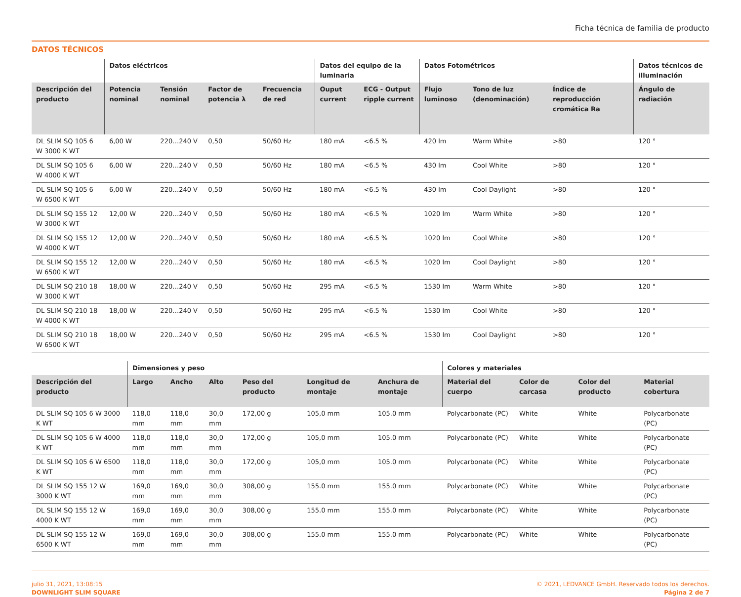Ficha técnica de familia de producto
DATOS TÉCNICOS
| | Datos eléctricos | | | | Datos del equipo de la luminaria | | Datos Fotométricos | | | Datos técnicos de illuminación |
| --- | --- | --- | --- | --- | --- | --- | --- | --- | --- | --- |
| Descripción del producto | Potencia nominal | Tensión nominal | Factor de potencia λ | Frecuencia de red | Ouput current | ECG - Output ripple current | Flujo luminoso | Tono de luz (denominación) | Índice de reproducción cromática Ra | Ángulo de radiación |
| DL SLIM SQ 105 6 W 3000 K WT | 6,00 W | 220…240 V | 0,50 | 50/60 Hz | 180 mA | <6.5 % | 420 lm | Warm White | >80 | 120 ° |
| DL SLIM SQ 105 6 W 4000 K WT | 6,00 W | 220…240 V | 0,50 | 50/60 Hz | 180 mA | <6.5 % | 430 lm | Cool White | >80 | 120 ° |
| DL SLIM SQ 105 6 W 6500 K WT | 6,00 W | 220…240 V | 0,50 | 50/60 Hz | 180 mA | <6.5 % | 430 lm | Cool Daylight | >80 | 120 ° |
| DL SLIM SQ 155 12 W 3000 K WT | 12,00 W | 220…240 V | 0,50 | 50/60 Hz | 180 mA | <6.5 % | 1020 lm | Warm White | >80 | 120 ° |
| DL SLIM SQ 155 12 W 4000 K WT | 12,00 W | 220…240 V | 0,50 | 50/60 Hz | 180 mA | <6.5 % | 1020 lm | Cool White | >80 | 120 ° |
| DL SLIM SQ 155 12 W 6500 K WT | 12,00 W | 220…240 V | 0,50 | 50/60 Hz | 180 mA | <6.5 % | 1020 lm | Cool Daylight | >80 | 120 ° |
| DL SLIM SQ 210 18 W 3000 K WT | 18,00 W | 220…240 V | 0,50 | 50/60 Hz | 295 mA | <6.5 % | 1530 lm | Warm White | >80 | 120 ° |
| DL SLIM SQ 210 18 W 4000 K WT | 18,00 W | 220…240 V | 0,50 | 50/60 Hz | 295 mA | <6.5 % | 1530 lm | Cool White | >80 | 120 ° |
| DL SLIM SQ 210 18 W 6500 K WT | 18,00 W | 220…240 V | 0,50 | 50/60 Hz | 295 mA | <6.5 % | 1530 lm | Cool Daylight | >80 | 120 ° |
| | Dimensiones y peso | | | | | | Colores y materiales | | | |
| --- | --- | --- | --- | --- | --- | --- | --- | --- | --- | --- |
| Descripción del producto | Largo | Ancho | Alto | Peso del producto | Longitud de montaje | Anchura de montaje | Material del cuerpo | Color de carcasa | Color del producto | Material cobertura |
| DL SLIM SQ 105 6 W 3000 K WT | 118,0 mm | 118,0 mm | 30,0 mm | 172,00 g | 105,0 mm | 105.0 mm | Polycarbonate (PC) | White | White | Polycarbonate (PC) |
| DL SLIM SQ 105 6 W 4000 K WT | 118,0 mm | 118,0 mm | 30,0 mm | 172,00 g | 105,0 mm | 105.0 mm | Polycarbonate (PC) | White | White | Polycarbonate (PC) |
| DL SLIM SQ 105 6 W 6500 K WT | 118,0 mm | 118,0 mm | 30,0 mm | 172,00 g | 105,0 mm | 105.0 mm | Polycarbonate (PC) | White | White | Polycarbonate (PC) |
| DL SLIM SQ 155 12 W 3000 K WT | 169,0 mm | 169,0 mm | 30,0 mm | 308,00 g | 155.0 mm | 155.0 mm | Polycarbonate (PC) | White | White | Polycarbonate (PC) |
| DL SLIM SQ 155 12 W 4000 K WT | 169,0 mm | 169,0 mm | 30,0 mm | 308,00 g | 155.0 mm | 155.0 mm | Polycarbonate (PC) | White | White | Polycarbonate (PC) |
| DL SLIM SQ 155 12 W 6500 K WT | 169,0 mm | 169,0 mm | 30,0 mm | 308,00 g | 155.0 mm | 155.0 mm | Polycarbonate (PC) | White | White | Polycarbonate (PC) |
julio 31, 2021, 13:08:15
DOWNLIGHT SLIM SQUARE
© 2021, LEDVANCE GmbH. Reservado todos los derechos.
Página 2 de 7